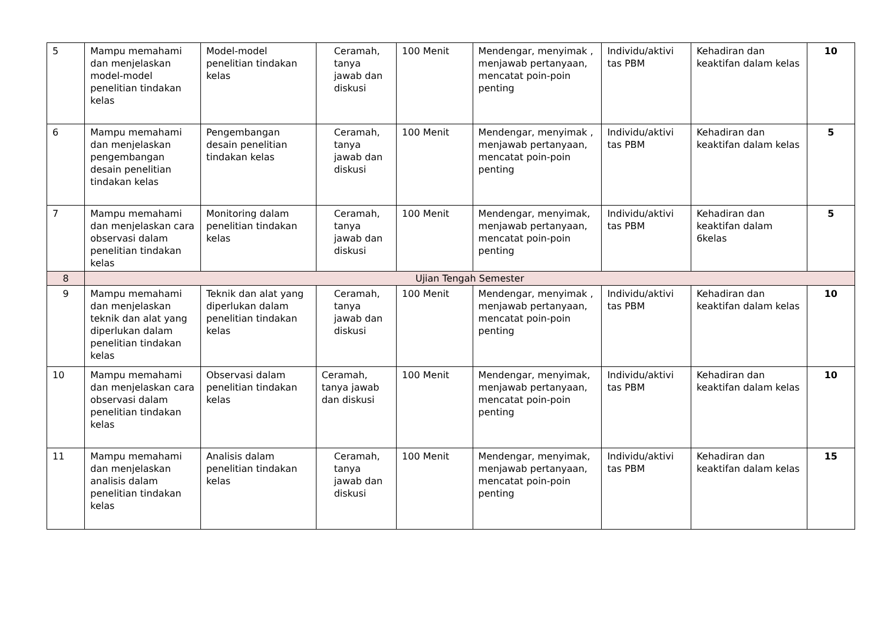| 5 | Mampu memahami dan menjelaskan model-model penelitian tindakan kelas | Model-model penelitian tindakan kelas | Ceramah, tanya jawab dan diskusi | 100 Menit | Mendengar, menyimak , menjawab pertanyaan, mencatat poin-poin penting | Individu/aktivi tas PBM | Kehadiran dan keaktifan dalam kelas | 10 |
| 6 | Mampu memahami dan menjelaskan pengembangan desain penelitian tindakan kelas | Pengembangan desain penelitian tindakan kelas | Ceramah, tanya jawab dan diskusi | 100 Menit | Mendengar, menyimak , menjawab pertanyaan, mencatat poin-poin penting | Individu/aktivi tas PBM | Kehadiran dan keaktifan dalam kelas | 5 |
| 7 | Mampu memahami dan menjelaskan cara observasi dalam penelitian tindakan kelas | Monitoring dalam penelitian tindakan kelas | Ceramah, tanya jawab dan diskusi | 100 Menit | Mendengar, menyimak, menjawab pertanyaan, mencatat poin-poin penting | Individu/aktivi tas PBM | Kehadiran dan keaktifan dalam 6kelas | 5 |
| 8 | Ujian Tengah Semester | | | | | | | |
| 9 | Mampu memahami dan menjelaskan teknik dan alat yang diperlukan dalam penelitian tindakan kelas | Teknik dan alat yang diperlukan dalam penelitian tindakan kelas | Ceramah, tanya jawab dan diskusi | 100 Menit | Mendengar, menyimak , menjawab pertanyaan, mencatat poin-poin penting | Individu/aktivi tas PBM | Kehadiran dan keaktifan dalam kelas | 10 |
| 10 | Mampu memahami dan menjelaskan cara observasi dalam penelitian tindakan kelas | Observasi dalam penelitian tindakan kelas | Ceramah, tanya jawab dan diskusi | 100 Menit | Mendengar, menyimak, menjawab pertanyaan, mencatat poin-poin penting | Individu/aktivi tas PBM | Kehadiran dan keaktifan dalam kelas | 10 |
| 11 | Mampu memahami dan menjelaskan analisis dalam penelitian tindakan kelas | Analisis dalam penelitian tindakan kelas | Ceramah, tanya jawab dan diskusi | 100 Menit | Mendengar, menyimak, menjawab pertanyaan, mencatat poin-poin penting | Individu/aktivi tas PBM | Kehadiran dan keaktifan dalam kelas | 15 |